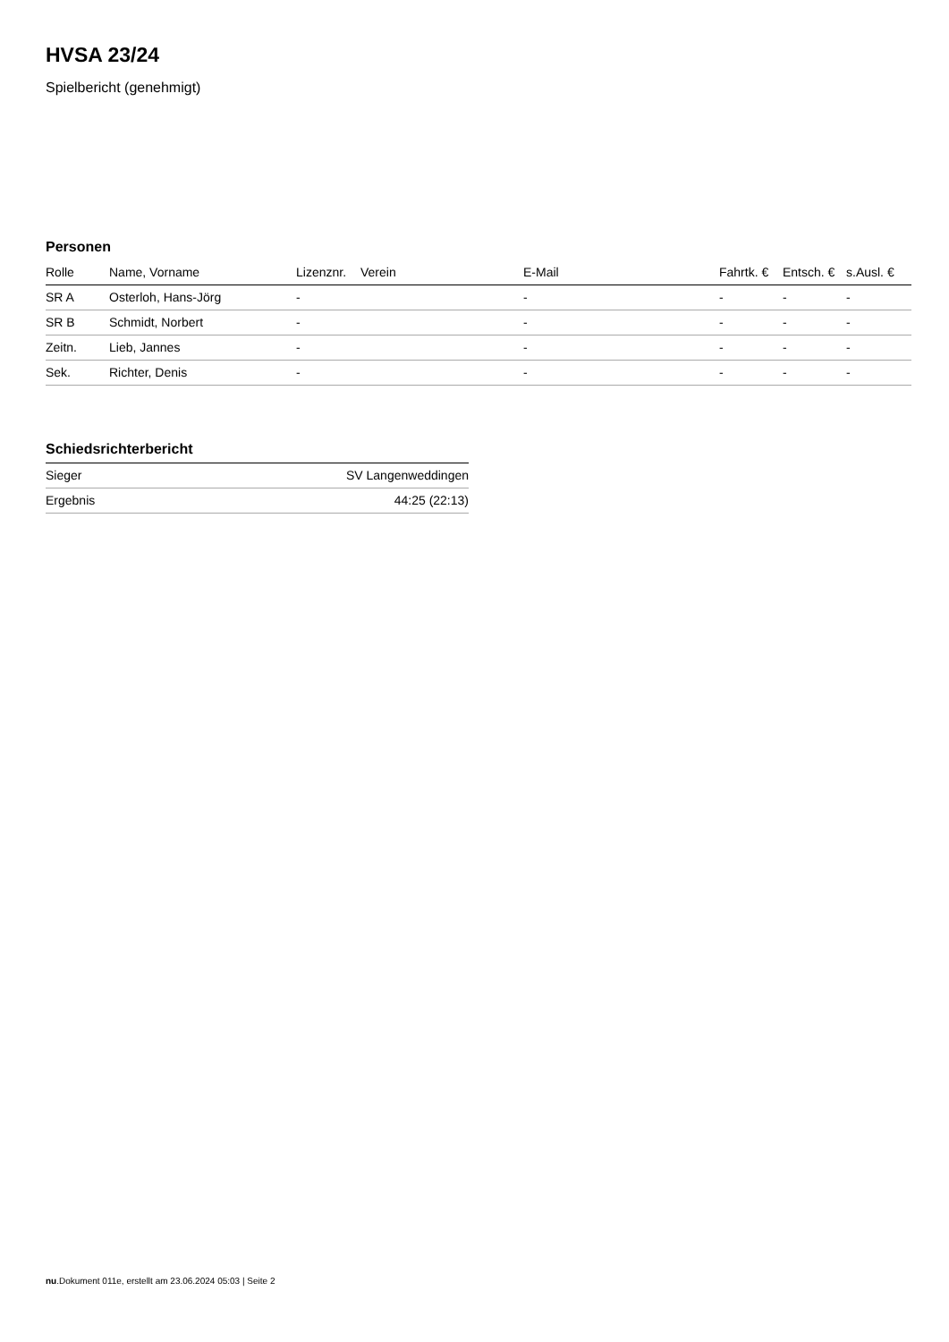HVSA 23/24
Spielbericht (genehmigt)
Personen
| Rolle | Name, Vorname | Lizenznr. | Verein | E-Mail | Fahrtk. € | Entsch. € | s.Ausl. € |
| --- | --- | --- | --- | --- | --- | --- | --- |
| SR A | Osterloh, Hans-Jörg | - | | - | - | - | - |
| SR B | Schmidt, Norbert | - | | - | - | - | - |
| Zeitn. | Lieb, Jannes | - | | - | - | - | - |
| Sek. | Richter, Denis | - | | - | - | - | - |
Schiedsrichterbericht
| Sieger | SV Langenweddingen |
| Ergebnis | 44:25 (22:13) |
nu.Dokument 011e, erstellt am 23.06.2024 05:03 | Seite 2